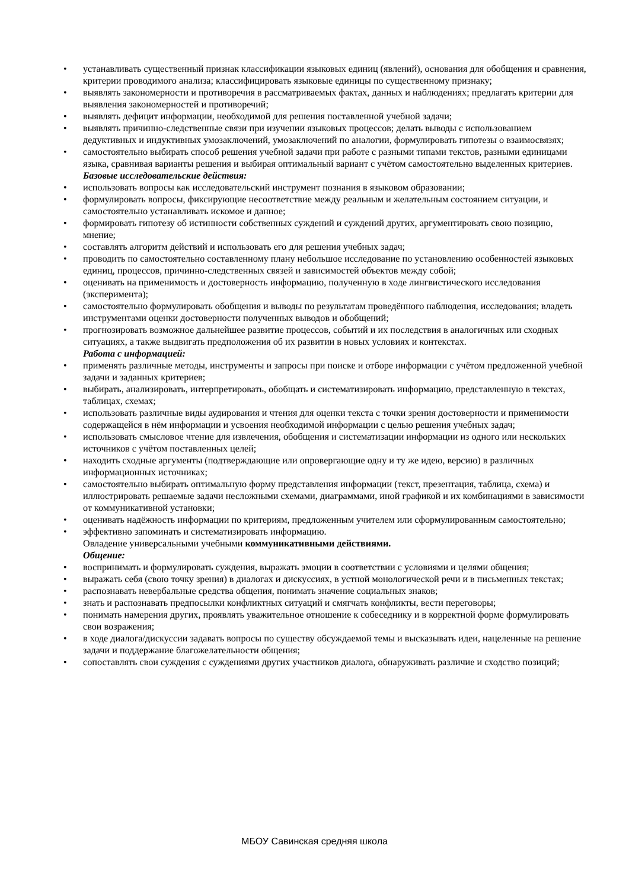• устанавливать существенный признак классификации языковых единиц (явлений), основания для обобщения и сравнения, критерии проводимого анализа; классифицировать языковые единицы по существенному признаку;
• выявлять закономерности и противоречия в рассматриваемых фактах, данных и наблюдениях; предлагать критерии для выявления закономерностей и противоречий;
• выявлять дефицит информации, необходимой для решения поставленной учебной задачи;
• выявлять причинно-следственные связи при изучении языковых процессов; делать выводы с использованием дедуктивных и индуктивных умозаключений, умозаключений по аналогии, формулировать гипотезы о взаимосвязях;
• самостоятельно выбирать способ решения учебной задачи при работе с разными типами текстов, разными единицами языка, сравнивая варианты решения и выбирая оптимальный вариант с учётом самостоятельно выделенных критериев.
Базовые исследовательские действия:
• использовать вопросы как исследовательский инструмент познания в языковом образовании;
• формулировать вопросы, фиксирующие несоответствие между реальным и желательным состоянием ситуации, и самостоятельно устанавливать искомое и данное;
• формировать гипотезу об истинности собственных суждений и суждений других, аргументировать свою позицию, мнение;
• составлять алгоритм действий и использовать его для решения учебных задач;
• проводить по самостоятельно составленному плану небольшое исследование по установлению особенностей языковых единиц, процессов, причинно-следственных связей и зависимостей объектов между собой;
• оценивать на применимость и достоверность информацию, полученную в ходе лингвистического исследования (эксперимента);
• самостоятельно формулировать обобщения и выводы по результатам проведённого наблюдения, исследования; владеть инструментами оценки достоверности полученных выводов и обобщений;
• прогнозировать возможное дальнейшее развитие процессов, событий и их последствия в аналогичных или сходных ситуациях, а также выдвигать предположения об их развитии в новых условиях и контекстах.
Работа с информацией:
• применять различные методы, инструменты и запросы при поиске и отборе информации с учётом предложенной учебной задачи и заданных критериев;
• выбирать, анализировать, интерпретировать, обобщать и систематизировать информацию, представленную в текстах, таблицах, схемах;
• использовать различные виды аудирования и чтения для оценки текста с точки зрения достоверности и применимости содержащейся в нём информации и усвоения необходимой информации с целью решения учебных задач;
• использовать смысловое чтение для извлечения, обобщения и систематизации информации из одного или нескольких источников с учётом поставленных целей;
• находить сходные аргументы (подтверждающие или опровергающие одну и ту же идею, версию) в различных информационных источниках;
• самостоятельно выбирать оптимальную форму представления информации (текст, презентация, таблица, схема) и иллюстрировать решаемые задачи несложными схемами, диаграммами, иной графикой и их комбинациями в зависимости от коммуникативной установки;
• оценивать надёжность информации по критериям, предложенным учителем или сформулированным самостоятельно;
• эффективно запоминать и систематизировать информацию.
Овладение универсальными учебными коммуникативными действиями.
Общение:
• воспринимать и формулировать суждения, выражать эмоции в соответствии с условиями и целями общения;
• выражать себя (свою точку зрения) в диалогах и дискуссиях, в устной монологической речи и в письменных текстах;
• распознавать невербальные средства общения, понимать значение социальных знаков;
• знать и распознавать предпосылки конфликтных ситуаций и смягчать конфликты, вести переговоры;
• понимать намерения других, проявлять уважительное отношение к собеседнику и в корректной форме формулировать свои возражения;
• в ходе диалога/дискуссии задавать вопросы по существу обсуждаемой темы и высказывать идеи, нацеленные на решение задачи и поддержание благожелательности общения;
• сопоставлять свои суждения с суждениями других участников диалога, обнаруживать различие и сходство позиций;
МБОУ Савинская средняя школа